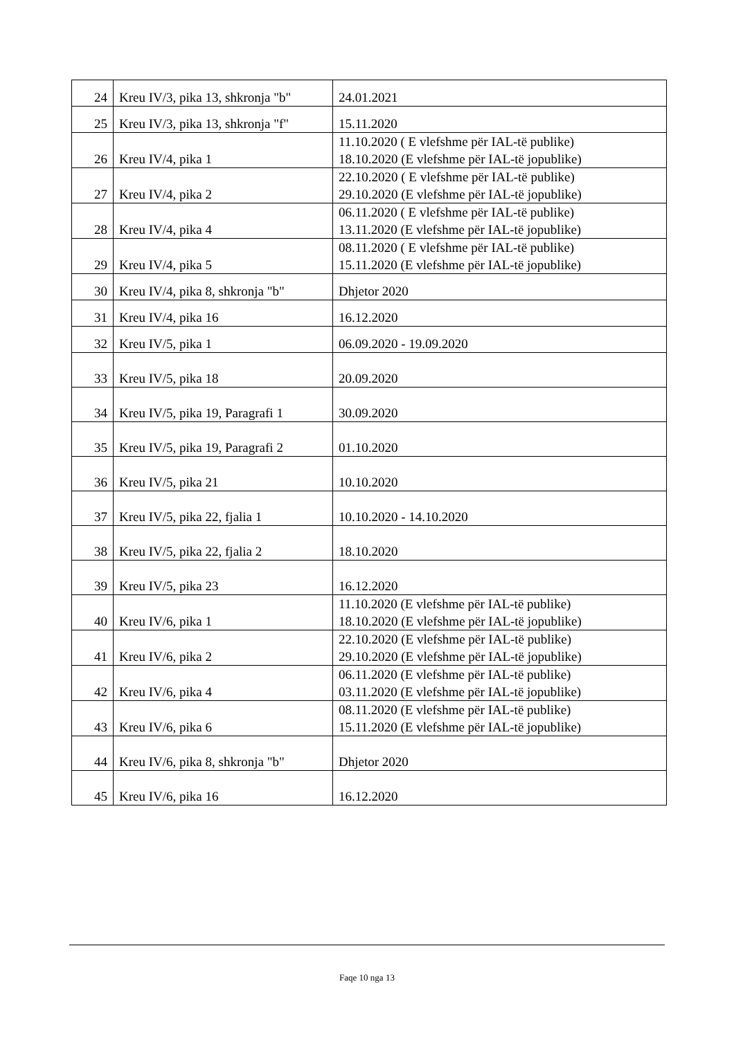| 24 | Kreu IV/3, pika 13, shkronja "b" | 24.01.2021 |
| 25 | Kreu IV/3, pika 13, shkronja "f" | 15.11.2020 |
| 26 | Kreu IV/4, pika 1 | 11.10.2020 ( E vlefshme për IAL-të publike) 18.10.2020 (E vlefshme për IAL-të jopublike) |
| 27 | Kreu IV/4, pika 2 | 22.10.2020 ( E vlefshme për IAL-të publike) 29.10.2020 (E vlefshme për IAL-të jopublike) |
| 28 | Kreu IV/4, pika 4 | 06.11.2020 ( E vlefshme për IAL-të publike) 13.11.2020 (E vlefshme për IAL-të jopublike) |
| 29 | Kreu IV/4, pika 5 | 08.11.2020 ( E vlefshme për IAL-të publike) 15.11.2020 (E vlefshme për IAL-të jopublike) |
| 30 | Kreu IV/4, pika 8, shkronja "b" | Dhjetor 2020 |
| 31 | Kreu IV/4, pika 16 | 16.12.2020 |
| 32 | Kreu IV/5, pika 1 | 06.09.2020 - 19.09.2020 |
| 33 | Kreu IV/5, pika 18 | 20.09.2020 |
| 34 | Kreu IV/5, pika 19, Paragrafi 1 | 30.09.2020 |
| 35 | Kreu IV/5, pika 19, Paragrafi 2 | 01.10.2020 |
| 36 | Kreu IV/5, pika 21 | 10.10.2020 |
| 37 | Kreu IV/5, pika 22, fjalia 1 | 10.10.2020 - 14.10.2020 |
| 38 | Kreu IV/5, pika 22, fjalia 2 | 18.10.2020 |
| 39 | Kreu IV/5, pika 23 | 16.12.2020 |
| 40 | Kreu IV/6, pika 1 | 11.10.2020 (E vlefshme për IAL-të publike) 18.10.2020 (E vlefshme për IAL-të jopublike) |
| 41 | Kreu IV/6, pika 2 | 22.10.2020 (E vlefshme për IAL-të publike) 29.10.2020 (E vlefshme për IAL-të jopublike) |
| 42 | Kreu IV/6, pika 4 | 06.11.2020 (E vlefshme për IAL-të publike) 03.11.2020 (E vlefshme për IAL-të jopublike) |
| 43 | Kreu IV/6, pika 6 | 08.11.2020 (E vlefshme për IAL-të publike) 15.11.2020 (E vlefshme për IAL-të jopublike) |
| 44 | Kreu IV/6, pika 8, shkronja "b" | Dhjetor 2020 |
| 45 | Kreu IV/6, pika 16 | 16.12.2020 |
Faqe 10 nga 13